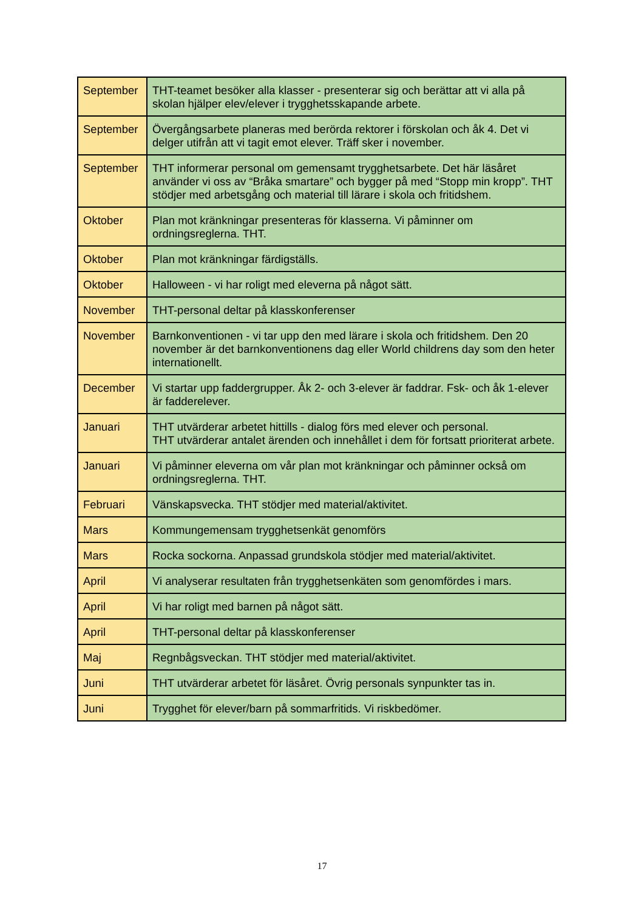| September | THT-teamet besöker alla klasser - presenterar sig och berättar att vi alla på skolan hjälper elev/elever i trygghetsskapande arbete. |
| September | Övergångsarbete planeras med berörda rektorer i förskolan och åk 4. Det vi delger utifrån att vi tagit emot elever. Träff sker i november. |
| September | THT informerar personal om gemensamt trygghetsarbete. Det här läsåret använder vi oss av “Bråka smartare” och bygger på med “Stopp min kropp”. THT stödjer med arbetsgång och material till lärare i skola och fritidshem. |
| Oktober | Plan mot kränkningar presenteras för klasserna. Vi påminner om ordningsreglerna. THT. |
| Oktober | Plan mot kränkningar färdigställs. |
| Oktober | Halloween - vi har roligt med eleverna på något sätt. |
| November | THT-personal deltar på klasskonferenser |
| November | Barnkonventionen - vi tar upp den med lärare i skola och fritidshem. Den 20 november är det barnkonventionens dag eller World childrens day som den heter internationellt. |
| December | Vi startar upp faddergrupper. Åk 2- och 3-elever är faddrar. Fsk- och åk 1-elever är fadderelever. |
| Januari | THT utvärderar arbetet hittills - dialog förs med elever och personal. THT utvärderar antalet ärenden och innehållet i dem för fortsatt prioriterat arbete. |
| Januari | Vi påminner eleverna om vår plan mot kränkningar och påminner också om ordningsreglerna. THT. |
| Februari | Vänskapsvecka. THT stödjer med material/aktivitet. |
| Mars | Kommungemensam trygghetsenkät genomförs |
| Mars | Rocka sockorna. Anpassad grundskola stödjer med material/aktivitet. |
| April | Vi analyserar resultaten från trygghetsenkäten som genomfördes i mars. |
| April | Vi har roligt med barnen på något sätt. |
| April | THT-personal deltar på klasskonferenser |
| Maj | Regnbågsveckan. THT stödjer med material/aktivitet. |
| Juni | THT utvärderar arbetet för läsåret. Övrig personals synpunkter tas in. |
| Juni | Trygghet för elever/barn på sommarfritids. Vi riskbedömer. |
17